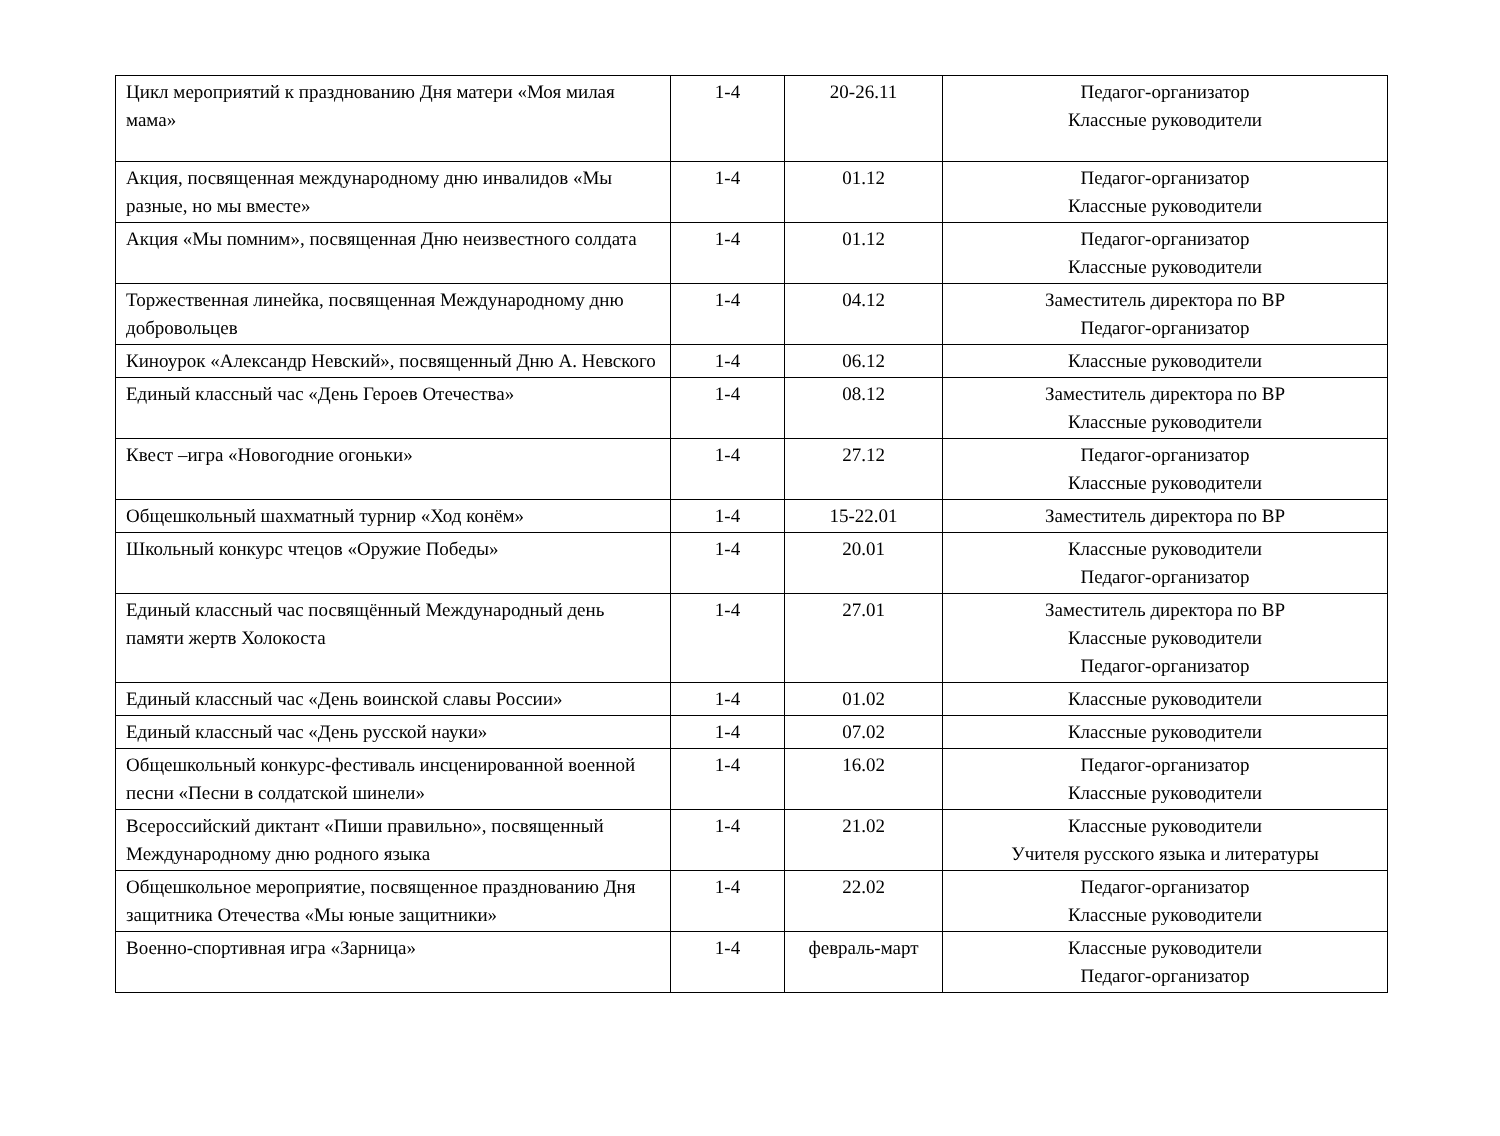| Цикл мероприятий к празднованию Дня матери «Моя милая мама» | 1-4 | 20-26.11 | Педагог-организатор Классные руководители |
| Акция, посвященная международному дню инвалидов «Мы разные, но мы вместе» | 1-4 | 01.12 | Педагог-организатор Классные руководители |
| Акция «Мы помним», посвященная Дню неизвестного солдата | 1-4 | 01.12 | Педагог-организатор Классные руководители |
| Торжественная линейка, посвященная Международному дню добровольцев | 1-4 | 04.12 | Заместитель директора по ВР Педагог-организатор |
| Киноурок «Александр Невский», посвященный Дню А. Невского | 1-4 | 06.12 | Классные руководители |
| Единый классный час «День Героев Отечества» | 1-4 | 08.12 | Заместитель директора по ВР Классные руководители |
| Квест –игра «Новогодние огоньки» | 1-4 | 27.12 | Педагог-организатор Классные руководители |
| Общешкольный шахматный турнир «Ход конём» | 1-4 | 15-22.01 | Заместитель директора по ВР |
| Школьный конкурс чтецов «Оружие Победы» | 1-4 | 20.01 | Классные руководители Педагог-организатор |
| Единый классный час посвящённый Международный день памяти жертв Холокоста | 1-4 | 27.01 | Заместитель директора по ВР Классные руководители Педагог-организатор |
| Единый классный час «День воинской славы России» | 1-4 | 01.02 | Классные руководители |
| Единый классный час «День русской науки» | 1-4 | 07.02 | Классные руководители |
| Общешкольный конкурс-фестиваль инсценированной военной песни «Песни в солдатской шинели» | 1-4 | 16.02 | Педагог-организатор Классные руководители |
| Всероссийский диктант «Пиши правильно», посвященный Международному дню родного языка | 1-4 | 21.02 | Классные руководители Учителя русского языка и литературы |
| Общешкольное мероприятие, посвященное празднованию Дня защитника Отечества «Мы юные защитники» | 1-4 | 22.02 | Педагог-организатор Классные руководители |
| Военно-спортивная игра «Зарница» | 1-4 | февраль-март | Классные руководители Педагог-организатор |